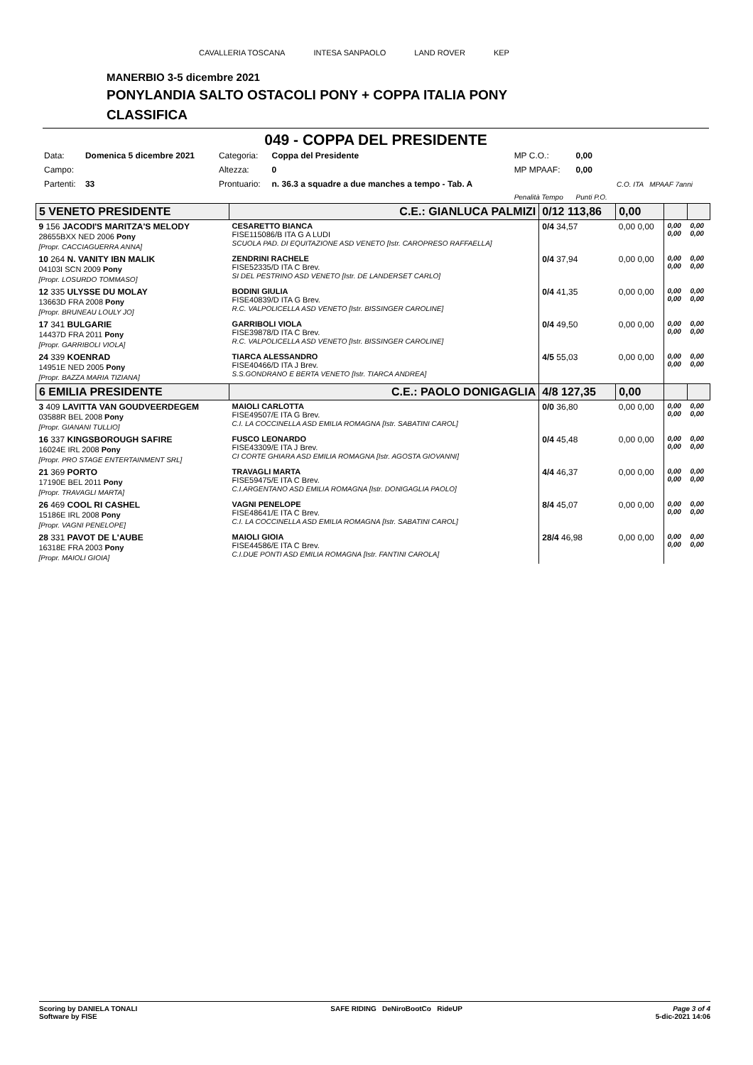CAVALLERIA TOSCANA INTESA SANPAOLO LAND ROVER KEP
MANERBIO 3-5 dicembre 2021
PONYLANDIA SALTO OSTACOLI PONY + COPPA ITALIA PONY
CLASSIFICA
049 - COPPA DEL PRESIDENTE
| Data: | Domenica 5 dicembre 2021 | Categoria: | Coppa del Presidente | MP C.O.: | 0,00 | |
| Campo: | | Altezza: | 0 | MP MPAAF: | 0,00 | |
| Partenti: | 33 | Prontuario: | n. 36.3 a squadre a due manches a tempo - Tab. A | | | C.O. ITA MPAAF 7anni |
| | | | | Penalità Tempo | Punti P.O. | |
| 5 VENETO PRESIDENTE | C.E.: GIANLUCA PALMIZI | 0/12 113,86 | 0,00 | | |
| 9 156 JACODI'S MARITZA'S MELODY 28655BXX NED 2006 Pony [Propr. CACCIAGUERRA ANNA] | CESARETTO BIANCA FISE115086/B ITA G A LUDI SCUOLA PAD. DI EQUITAZIONE ASD VENETO [Istr. CAROPRESO RAFFAELLA] | 0/4 34,57 | 0,00 0,00 | 0,00 0,00 | 0,00 0,00 |
| 10 264 N. VANITY IBN MALIK 04103I SCN 2009 Pony [Propr. LOSURDO TOMMASO] | ZENDRINI RACHELE FISE52335/D ITA C Brev. SI DEL PESTRINO ASD VENETO [Istr. DE LANDERSET CARLO] | 0/4 37,94 | 0,00 0,00 | 0,00 0,00 | 0,00 0,00 |
| 12 335 ULYSSE DU MOLAY 13663D FRA 2008 Pony [Propr. BRUNEAU LOULY JO] | BODINI GIULIA FISE40839/D ITA G Brev. R.C. VALPOLICELLA ASD VENETO [Istr. BISSINGER CAROLINE] | 0/4 41,35 | 0,00 0,00 | 0,00 0,00 | 0,00 0,00 |
| 17 341 BULGARIE 14437D FRA 2011 Pony [Propr. GARRIBOLI VIOLA] | GARRIBOLI VIOLA FISE39878/D ITA C Brev. R.C. VALPOLICELLA ASD VENETO [Istr. BISSINGER CAROLINE] | 0/4 49,50 | 0,00 0,00 | 0,00 0,00 | 0,00 0,00 |
| 24 339 KOENRAD 14951E NED 2005 Pony [Propr. BAZZA MARIA TIZIANA] | TIARCA ALESSANDRO FISE40466/D ITA J Brev. S.S.GONDRANO E BERTA VENETO [Istr. TIARCA ANDREA] | 4/5 55,03 | 0,00 0,00 | 0,00 0,00 | 0,00 0,00 |
| 6 EMILIA PRESIDENTE | C.E.: PAOLO DONIGAGLIA | 4/8 127,35 | 0,00 | | |
| 3 409 LAVITTA VAN GOUDVEERDEGEM 03588R BEL 2008 Pony [Propr. GIANANI TULLIO] | MAIOLI CARLOTTA FISE49507/E ITA G Brev. C.I. LA COCCINELLA ASD EMILIA ROMAGNA [Istr. SABATINI CAROL] | 0/0 36,80 | 0,00 0,00 | 0,00 0,00 | 0,00 0,00 |
| 16 337 KINGSBOROUGH SAFIRE 16024E IRL 2008 Pony [Propr. PRO STAGE ENTERTAINMENT SRL] | FUSCO LEONARDO FISE43309/E ITA J Brev. CI CORTE GHIARA ASD EMILIA ROMAGNA [Istr. AGOSTA GIOVANNI] | 0/4 45,48 | 0,00 0,00 | 0,00 0,00 | 0,00 0,00 |
| 21 369 PORTO 17190E BEL 2011 Pony [Propr. TRAVAGLI MARTA] | TRAVAGLI MARTA FISE59475/E ITA C Brev. C.I.ARGENTANO ASD EMILIA ROMAGNA [Istr. DONIGAGLIA PAOLO] | 4/4 46,37 | 0,00 0,00 | 0,00 0,00 | 0,00 0,00 |
| 26 469 COOL RI CASHEL 15186E IRL 2008 Pony [Propr. VAGNI PENELOPE] | VAGNI PENELOPE FISE48641/E ITA C Brev. C.I. LA COCCINELLA ASD EMILIA ROMAGNA [Istr. SABATINI CAROL] | 8/4 45,07 | 0,00 0,00 | 0,00 0,00 | 0,00 0,00 |
| 28 331 PAVOT DE L'AUBE 16318E FRA 2003 Pony [Propr. MAIOLI GIOIA] | MAIOLI GIOIA FISE44586/E ITA C Brev. C.I.DUE PONTI ASD EMILIA ROMAGNA [Istr. FANTINI CAROLA] | 28/4 46,98 | 0,00 0,00 | 0,00 0,00 | 0,00 0,00 |
Scoring by DANIELA TONALI
Software by FISE
SAFE RIDING DeNiroBootCo RideUP
Page 3 of 4
5-dic-2021 14:06